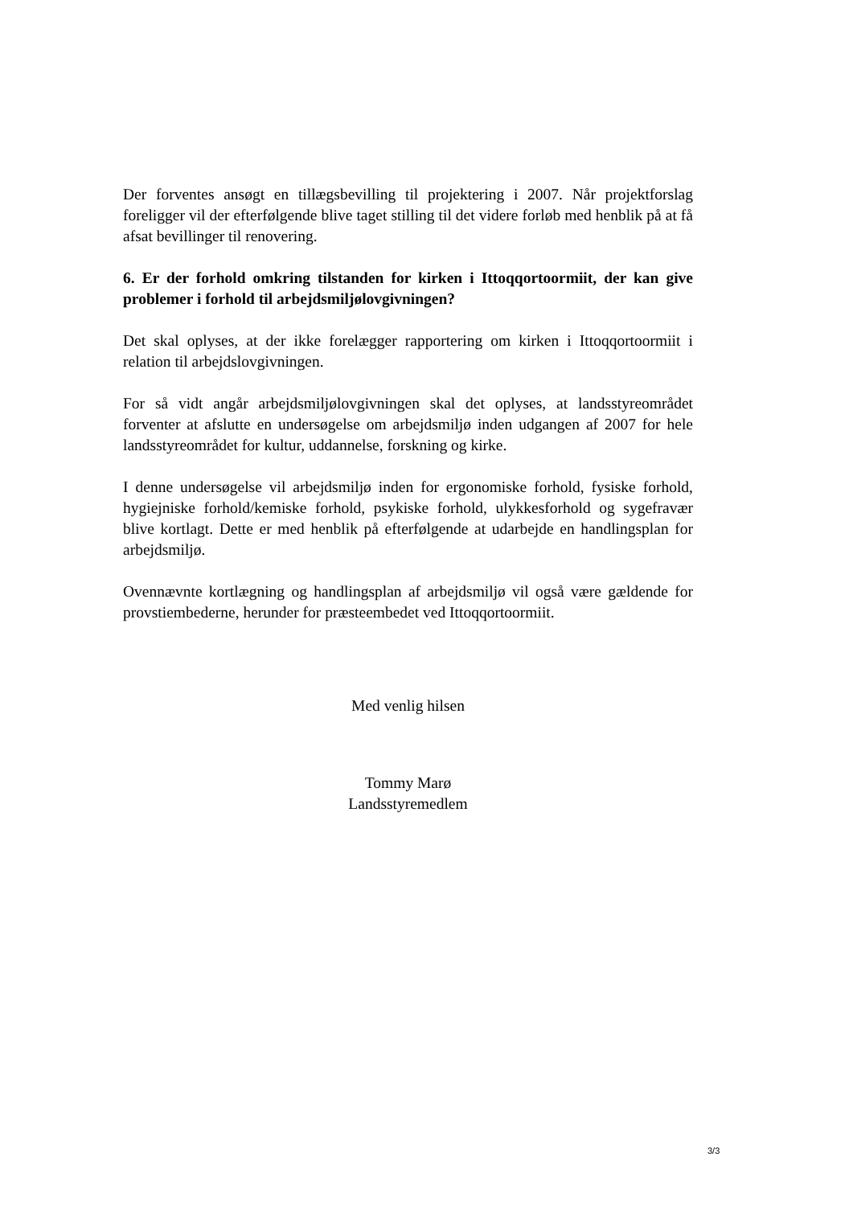Der forventes ansøgt en tillægsbevilling til projektering i 2007. Når projektforslag foreligger vil der efterfølgende blive taget stilling til det videre forløb med henblik på at få afsat bevillinger til renovering.
6. Er der forhold omkring tilstanden for kirken i Ittoqqortoormiit, der kan give problemer i forhold til arbejdsmiljølovgivningen?
Det skal oplyses, at der ikke forelægger rapportering om kirken i Ittoqqortoormiit i relation til arbejdslovgivningen.
For så vidt angår arbejdsmiljølovgivningen skal det oplyses, at landsstyreområdet forventer at afslutte en undersøgelse om arbejdsmiljø inden udgangen af 2007 for hele landsstyreområdet for kultur, uddannelse, forskning og kirke.
I denne undersøgelse vil arbejdsmiljø inden for ergonomiske forhold, fysiske forhold, hygiejniske forhold/kemiske forhold, psykiske forhold, ulykkesforhold og sygefravær blive kortlagt. Dette er med henblik på efterfølgende at udarbejde en handlingsplan for arbejdsmiljø.
Ovennævnte kortlægning og handlingsplan af arbejdsmiljø vil også være gældende for provstiembederne, herunder for præsteembedet ved Ittoqqortoormiit.
Med venlig hilsen
Tommy Marø
Landsstyremedlem
3/3